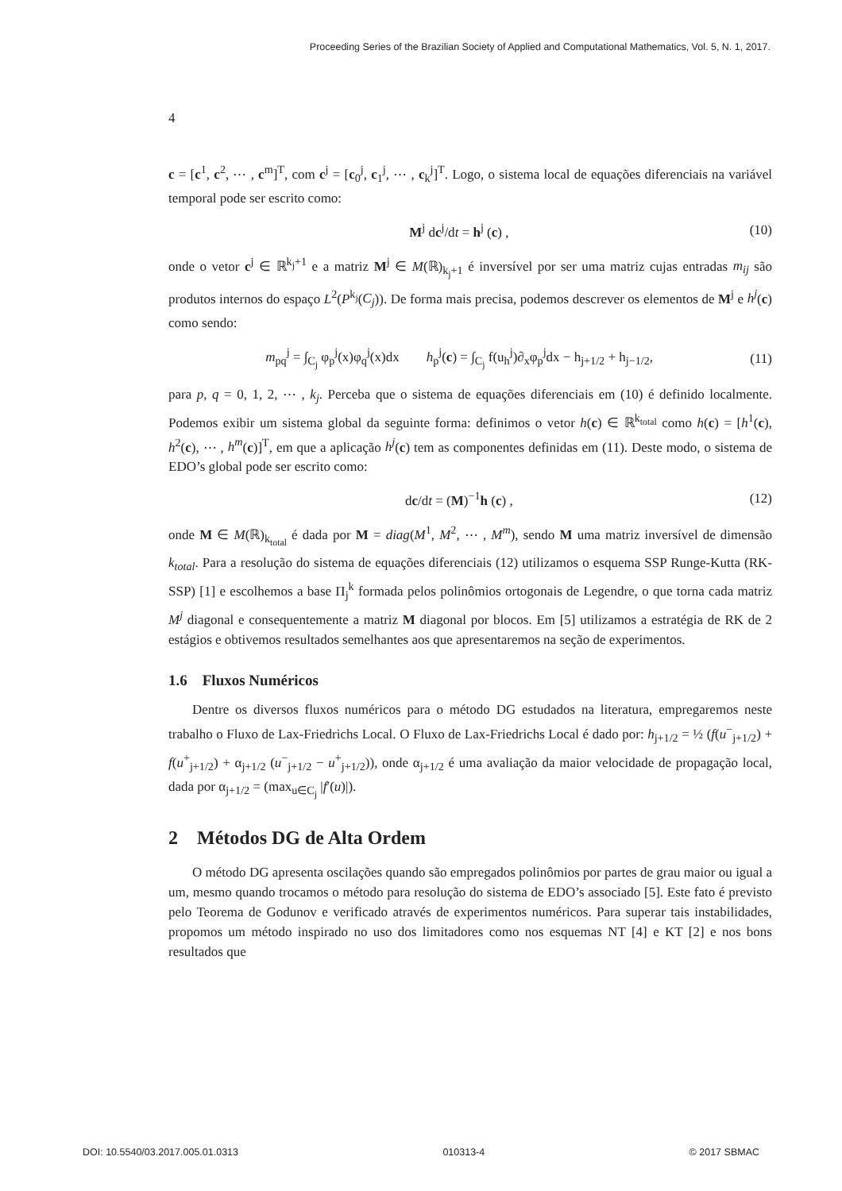Proceeding Series of the Brazilian Society of Applied and Computational Mathematics, Vol. 5, N. 1, 2017.
4
c = [c<sup>1</sup>, c<sup>2</sup>, ⋯ , c<sup>m</sup>]<sup>T</sup>, com c<sup>j</sup> = [c<sub>0</sub><sup>j</sup>, c<sub>1</sub><sup>j</sup>, ⋯ , c<sub>k</sub><sup>j</sup>]<sup>T</sup>. Logo, o sistema local de equações diferenciais na variável temporal pode ser escrito como:
M<sup>j</sup> dc<sup>j</sup>/dt = h<sup>j</sup> (c) , (10)
onde o vetor c<sup>j</sup> ∈ ℝ<sup>k<sub>j</sub>+1</sup> e a matriz M<sup>j</sup> ∈ M(ℝ)<sub>k<sub>j</sub>+1</sub> é inversível por ser uma matriz cujas entradas m<sub>ij</sub> são produtos internos do espaço L<sup>2</sup>(P<sup>k<sub>j</sub></sup>(C<sub>j</sub>)). De forma mais precisa, podemos descrever os elementos de M<sup>j</sup> e h<sup>j</sup>(c) como sendo:
m<sub>pq</sub><sup>j</sup> = ∫<sub>C<sub>j</sub></sub> φ<sub>p</sub><sup>j</sup>(x)φ<sub>q</sub><sup>j</sup>(x)dx h<sub>p</sub><sup>j</sup>(c) = ∫<sub>C<sub>j</sub></sub> f(u<sub>h</sub><sup>j</sup>)∂<sub>x</sub>φ<sub>p</sub><sup>j</sup>dx − h<sub>j+1/2</sub> + h<sub>j−1/2</sub>, (11)
para p, q = 0, 1, 2, ⋯ , k<sub>j</sub>. Perceba que o sistema de equações diferenciais em (10) é definido localmente. Podemos exibir um sistema global da seguinte forma: definimos o vetor h(c) ∈ ℝ<sup>k<sub>total</sub></sup> como h(c) = [h<sup>1</sup>(c), h<sup>2</sup>(c), ⋯ , h<sup>m</sup>(c)]<sup>T</sup>, em que a aplicação h<sup>j</sup>(c) tem as componentes definidas em (11). Deste modo, o sistema de EDO’s global pode ser escrito como:
dc/dt = (M)<sup>−1</sup>h (c) , (12)
onde M ∈ M(ℝ)<sub>k<sub>total</sub></sub> é dada por M = diag(M<sup>1</sup>, M<sup>2</sup>, ⋯ , M<sup>m</sup>), sendo M uma matriz inversível de dimensão k<sub>total</sub>. Para a resolução do sistema de equações diferenciais (12) utilizamos o esquema SSP Runge-Kutta (RK-SSP) [1] e escolhemos a base Π<sub>j</sub><sup>k</sup> formada pelos polinômios ortogonais de Legendre, o que torna cada matriz M<sup>j</sup> diagonal e consequentemente a matriz M diagonal por blocos. Em [5] utilizamos a estratégia de RK de 2 estágios e obtivemos resultados semelhantes aos que apresentaremos na seção de experimentos.
1.6 Fluxos Numéricos
Dentre os diversos fluxos numéricos para o método DG estudados na literatura, empregaremos neste trabalho o Fluxo de Lax-Friedrichs Local. O Fluxo de Lax-Friedrichs Local é dado por: h<sub>j+1/2</sub> = ½ (f(u<sup>−</sup><sub>j+1/2</sub>) + f(u<sup>+</sup><sub>j+1/2</sub>) + α<sub>j+1/2</sub> (u<sup>−</sup><sub>j+1/2</sub> − u<sup>+</sup><sub>j+1/2</sub>)), onde α<sub>j+1/2</sub> é uma avaliação da maior velocidade de propagação local, dada por α<sub>j+1/2</sub> = (max<sub>u∈C<sub>j</sub></sub> |f′(u)|).
2 Métodos DG de Alta Ordem
O método DG apresenta oscilações quando são empregados polinômios por partes de grau maior ou igual a um, mesmo quando trocamos o método para resolução do sistema de EDO’s associado [5]. Este fato é previsto pelo Teorema de Godunov e verificado através de experimentos numéricos. Para superar tais instabilidades, propomos um método inspirado no uso dos limitadores como nos esquemas NT [4] e KT [2] e nos bons resultados que
DOI: 10.5540/03.2017.005.01.0313 010313-4 © 2017 SBMAC